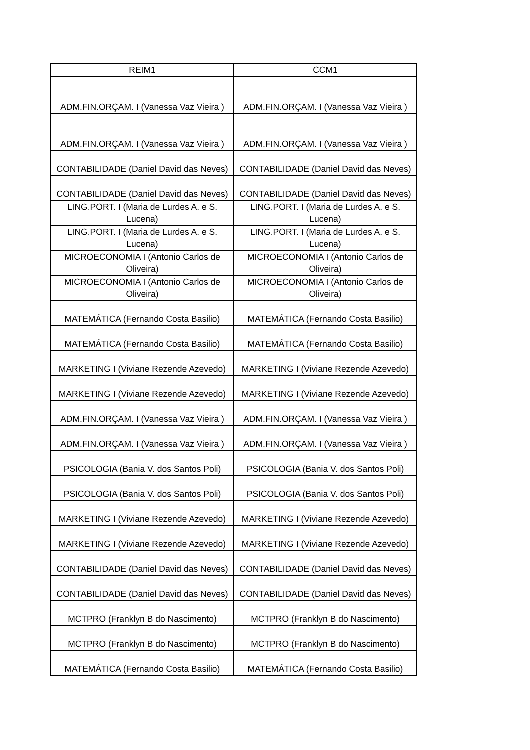| REIM1 | CCM1 |
| --- | --- |
| ADM.FIN.ORÇAM. I (Vanessa Vaz Vieira ) | ADM.FIN.ORÇAM. I (Vanessa Vaz Vieira ) |
| ADM.FIN.ORÇAM. I (Vanessa Vaz Vieira ) | ADM.FIN.ORÇAM. I (Vanessa Vaz Vieira ) |
| CONTABILIDADE (Daniel David das Neves) | CONTABILIDADE (Daniel David das Neves) |
| CONTABILIDADE (Daniel David das Neves) | CONTABILIDADE (Daniel David das Neves) |
| LING.PORT. I (Maria de Lurdes A. e S. Lucena) | LING.PORT. I (Maria de Lurdes A. e S. Lucena) |
| LING.PORT. I (Maria de Lurdes A. e S. Lucena) | LING.PORT. I (Maria de Lurdes A. e S. Lucena) |
| MICROECONOMIA I (Antonio Carlos de Oliveira) | MICROECONOMIA I (Antonio Carlos de Oliveira) |
| MICROECONOMIA I (Antonio Carlos de Oliveira) | MICROECONOMIA I (Antonio Carlos de Oliveira) |
| MATEMÁTICA (Fernando Costa Basilio) | MATEMÁTICA (Fernando Costa Basilio) |
| MATEMÁTICA (Fernando Costa Basilio) | MATEMÁTICA (Fernando Costa Basilio) |
| MARKETING I (Viviane Rezende Azevedo) | MARKETING I (Viviane Rezende Azevedo) |
| MARKETING I (Viviane Rezende Azevedo) | MARKETING I (Viviane Rezende Azevedo) |
| ADM.FIN.ORÇAM. I (Vanessa Vaz Vieira ) | ADM.FIN.ORÇAM. I (Vanessa Vaz Vieira ) |
| ADM.FIN.ORÇAM. I (Vanessa Vaz Vieira ) | ADM.FIN.ORÇAM. I (Vanessa Vaz Vieira ) |
| PSICOLOGIA (Bania V. dos Santos Poli) | PSICOLOGIA (Bania V. dos Santos Poli) |
| PSICOLOGIA (Bania V. dos Santos Poli) | PSICOLOGIA (Bania V. dos Santos Poli) |
| MARKETING I (Viviane Rezende Azevedo) | MARKETING I (Viviane Rezende Azevedo) |
| MARKETING I (Viviane Rezende Azevedo) | MARKETING I (Viviane Rezende Azevedo) |
| CONTABILIDADE (Daniel David das Neves) | CONTABILIDADE (Daniel David das Neves) |
| CONTABILIDADE (Daniel David das Neves) | CONTABILIDADE (Daniel David das Neves) |
| MCTPRO (Franklyn B do Nascimento) | MCTPRO (Franklyn B do Nascimento) |
| MCTPRO (Franklyn B do Nascimento) | MCTPRO (Franklyn B do Nascimento) |
| MATEMÁTICA (Fernando Costa Basilio) | MATEMÁTICA (Fernando Costa Basilio) |